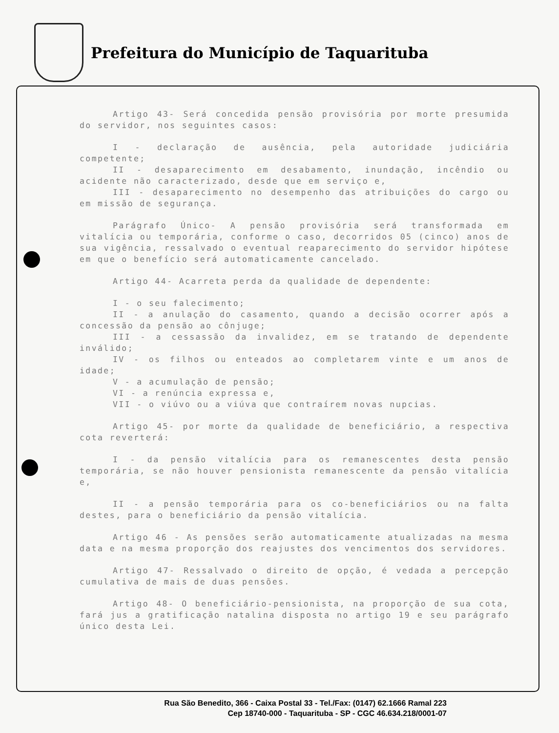Prefeitura do Município de Taquarituba
Artigo 43- Será concedida pensão provisória por morte presumida do servidor, nos seguintes casos:
I - declaração de ausência, pela autoridade judiciária competente;
II - desaparecimento em desabamento, inundação, incêndio ou acidente não caracterizado, desde que em serviço e,
III - desaparecimento no desempenho das atribuições do cargo ou em missão de segurança.
Parágrafo Único- A pensão provisória será transformada em vitalícia ou temporária, conforme o caso, decorridos 05 (cinco) anos de sua vigência, ressalvado o eventual reaparecimento do servidor hipótese em que o benefício será automaticamente cancelado.
Artigo 44- Acarreta perda da qualidade de dependente:
I - o seu falecimento;
II - a anulação do casamento, quando a decisão ocorrer após a concessão da pensão ao cônjuge;
III - a cessassão da invalidez, em se tratando de dependente inválido;
IV - os filhos ou enteados ao completarem vinte e um anos de idade;
V - a acumulação de pensão;
VI - a renúncia expressa e,
VII - o viúvo ou a viúva que contraírem novas nupcias.
Artigo 45- por morte da qualidade de beneficiário, a respectiva cota reverterá:
I - da pensão vitalícia para os remanescentes desta pensão temporária, se não houver pensionista remanescente da pensão vitalícia e,
II - a pensão temporária para os co-beneficiários ou na falta destes, para o beneficiário da pensão vitalícia.
Artigo 46 - As pensões serão automaticamente atualizadas na mesma data e na mesma proporção dos reajustes dos vencimentos dos servidores.
Artigo 47- Ressalvado o direito de opção, é vedada a percepção cumulativa de mais de duas pensões.
Artigo 48- O beneficiário-pensionista, na proporção de sua cota, fará jus a gratificação natalina disposta no artigo 19 e seu parágrafo único desta Lei.
Rua São Benedito, 366 - Caixa Postal 33 - Tel./Fax: (0147) 62.1666 Ramal 223
Cep 18740-000 - Taquarituba - SP - CGC 46.634.218/0001-07